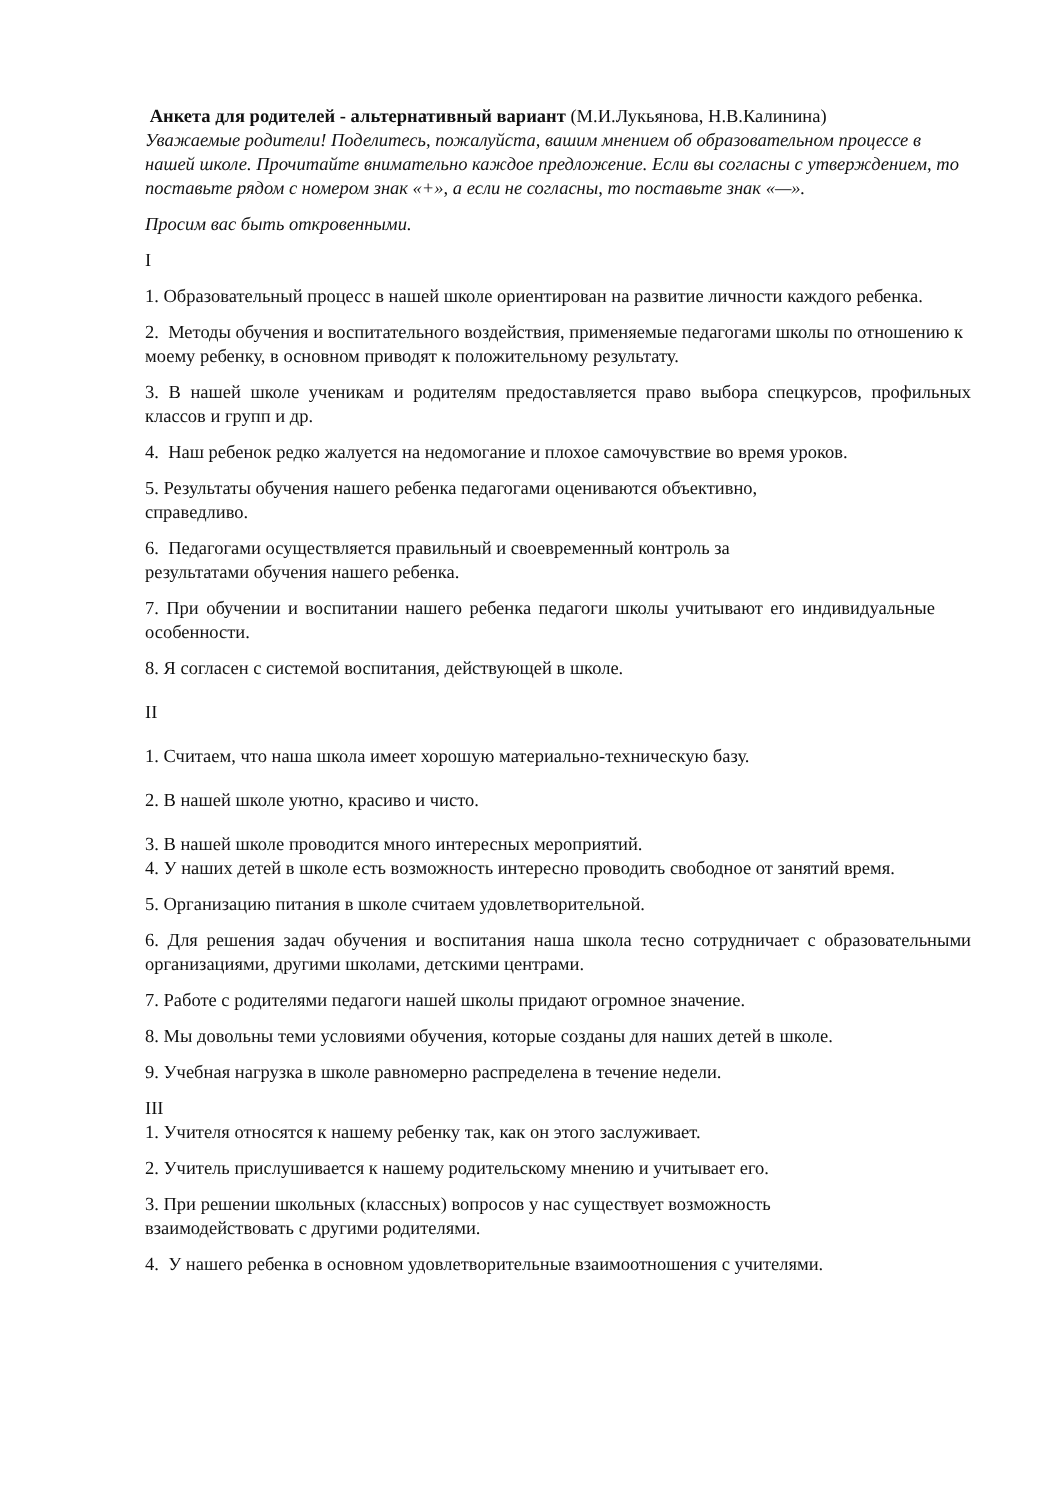Анкета для родителей - альтернативный вариант (М.И.Лукьянова, Н.В.Калинина)
Уважаемые родители! Поделитесь, пожалуйста, вашим мнением об образовательном процессе в нашей школе. Прочитайте внимательно каждое предложение. Если вы согласны с утверждением, то поставьте рядом с номером знак «+», а если не согласны, то поставьте знак «—».
Просим вас быть откровенными.
I
1. Образовательный процесс в нашей школе ориентирован на развитие личности каждого ребенка.
2. Методы обучения и воспитательного воздействия, применяемые педагогами школы по отношению к моему ребенку, в основном приводят к положительному результату.
3. В нашей школе ученикам и родителям предоставляется право выбора спецкурсов, профильных классов и групп и др.
4. Наш ребенок редко жалуется на недомогание и плохое самочувствие во время уроков.
5. Результаты обучения нашего ребенка педагогами оцениваются объективно,
справедливо.
6. Педагогами осуществляется правильный и своевременный контроль за
результатами обучения нашего ребенка.
7. При обучении и воспитании нашего ребенка педагоги школы учитывают его индивидуальные особенности.
8. Я согласен с системой воспитания, действующей в школе.
II
1. Считаем, что наша школа имеет хорошую материально-техническую базу.
2. В нашей школе уютно, красиво и чисто.
3. В нашей школе проводится много интересных мероприятий.
4. У наших детей в школе есть возможность интересно проводить свободное от занятий время.
5. Организацию питания в школе считаем удовлетворительной.
6. Для решения задач обучения и воспитания наша школа тесно сотрудничает с образовательными организациями, другими школами, детскими центрами.
7. Работе с родителями педагоги нашей школы придают огромное значение.
8. Мы довольны теми условиями обучения, которые созданы для наших детей в школе.
9. Учебная нагрузка в школе равномерно распределена в течение недели.
III
1. Учителя относятся к нашему ребенку так, как он этого заслуживает.
2. Учитель прислушивается к нашему родительскому мнению и учитывает его.
3. При решении школьных (классных) вопросов у нас существует возможность
взаимодействовать с другими родителями.
4. У нашего ребенка в основном удовлетворительные взаимоотношения с учителями.